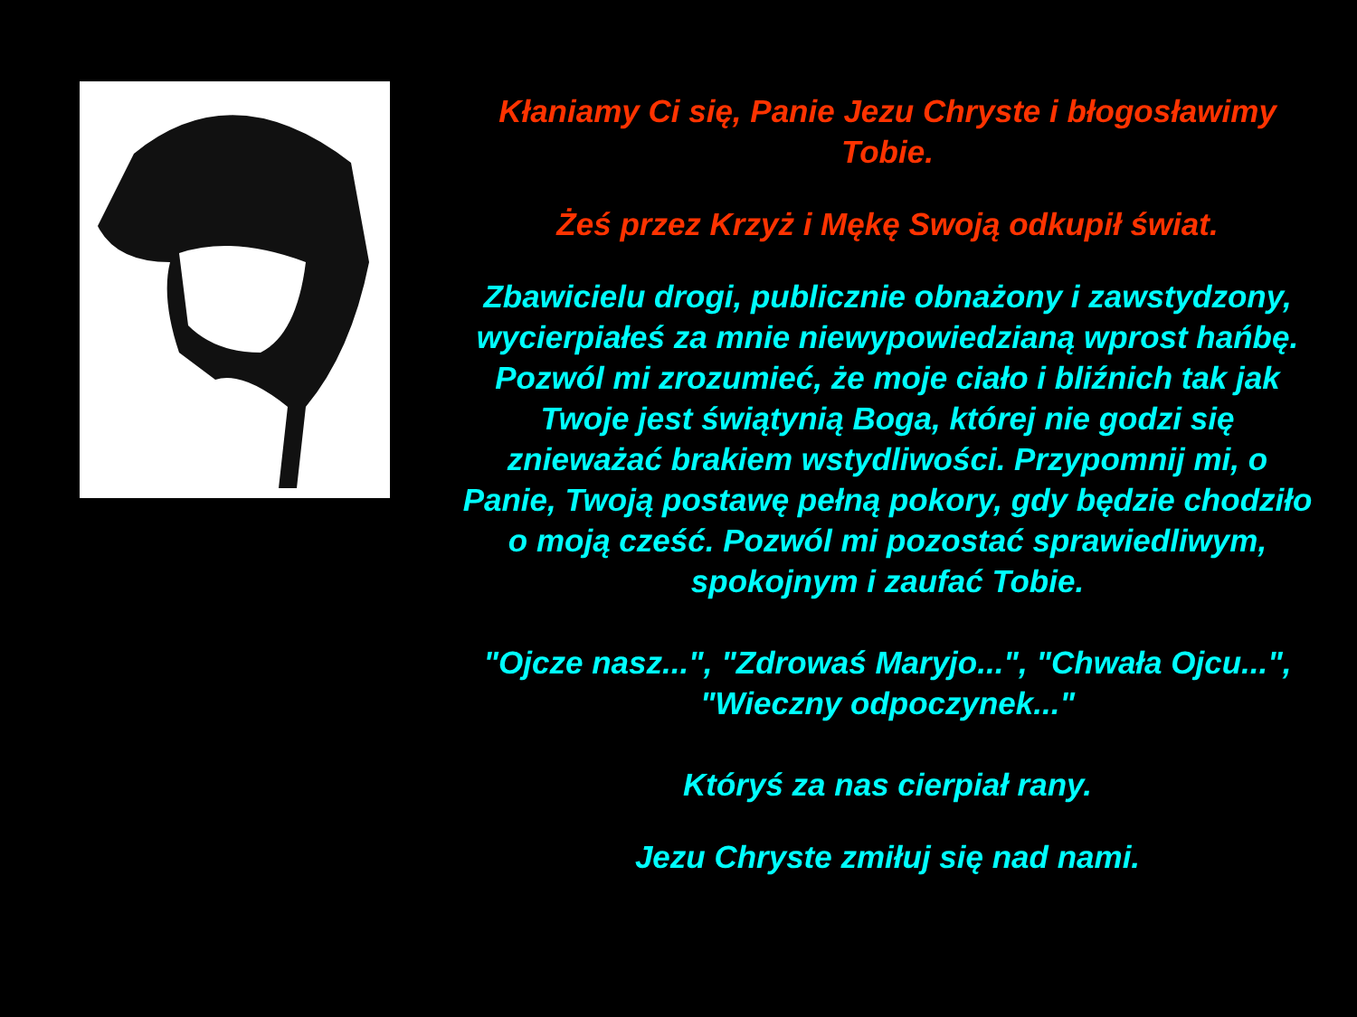Kłaniamy Ci się, Panie Jezu Chryste i błogosławimy Tobie.
Żeś przez Krzyż i Mękę Swoją odkupił świat.
Zbawicielu drogi, publicznie obnażony i zawstydzony, wycierpiałeś za mnie niewypowiedzianą wprost hańbę. Pozwól mi zrozumieć, że moje ciało i bliźnich tak jak Twoje jest świątynią Boga, której nie godzi się znieważać brakiem wstydliwości. Przypomnij mi, o Panie, Twoją postawę pełną pokory, gdy będzie chodziło o moją cześć. Pozwól mi pozostać sprawiedliwym, spokojnym i zaufać Tobie.
"Ojcze nasz...", "Zdrowaś Maryjo...", "Chwała Ojcu...", "Wieczny odpoczynek..."
Któryś za nas cierpiał rany.
Jezu Chryste zmiłuj się nad nami.